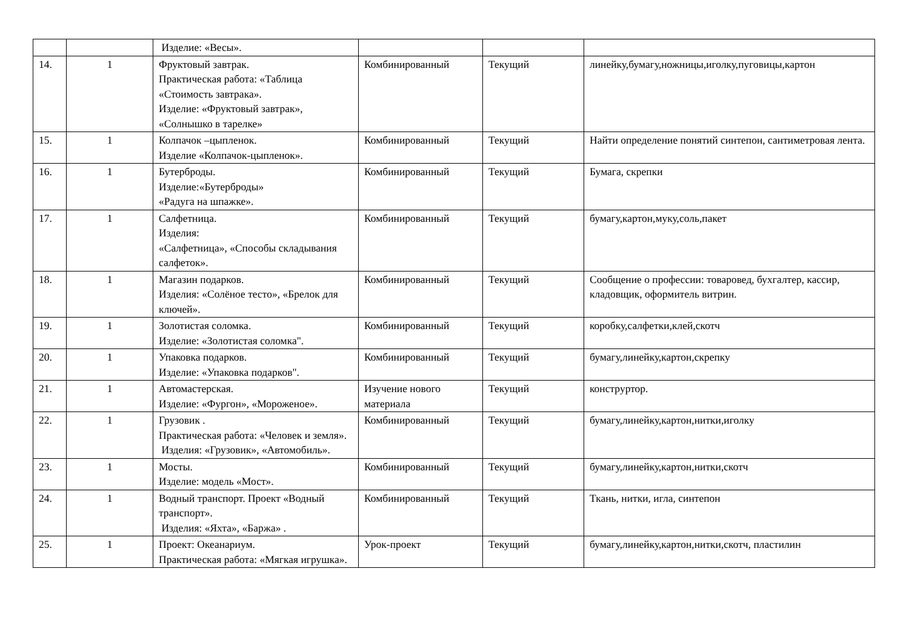| | | Изделие: «Весы». | | | |
| 14. | 1 | Фруктовый завтрак. Практическая работа: «Таблица «Стоимость завтрака». Изделие: «Фруктовый завтрак», «Солнышко в тарелке» | Комбинированный | Текущий | линейку,бумагу,ножницы,иголку,пуговицы,картон |
| 15. | 1 | Колпачок –цыпленок. Изделие «Колпачок-цыпленок». | Комбинированный | Текущий | Найти определение понятий синтепон, сантиметровая лента. |
| 16. | 1 | Бутерброды. Изделие:«Бутерброды» «Радуга на шпажке». | Комбинированный | Текущий | Бумага, скрепки |
| 17. | 1 | Салфетница. Изделия: «Салфетница», «Способы складывания салфеток». | Комбинированный | Текущий | бумагу,картон,муку,соль,пакет |
| 18. | 1 | Магазин подарков. Изделия: «Солёное тесто», «Брелок для ключей». | Комбинированный | Текущий | Сообщение о профессии: товаровед, бухгалтер, кассир, кладовщик, оформитель витрин. |
| 19. | 1 | Золотистая соломка. Изделие: «Золотистая соломка". | Комбинированный | Текущий | коробку,салфетки,клей,скотч |
| 20. | 1 | Упаковка подарков. Изделие: «Упаковка подарков". | Комбинированный | Текущий | бумагу,линейку,картон,скрепку |
| 21. | 1 | Автомастерская. Изделие: «Фургон», «Мороженое». | Изучение нового материала | Текущий | конструртор. |
| 22. | 1 | Грузовик . Практическая работа: «Человек и земля». Изделия: «Грузовик», «Автомобиль». | Комбинированный | Текущий | бумагу,линейку,картон,нитки,иголку |
| 23. | 1 | Мосты. Изделие: модель «Мост». | Комбинированный | Текущий | бумагу,линейку,картон,нитки,скотч |
| 24. | 1 | Водный транспорт. Проект «Водный транспорт». Изделия: «Яхта», «Баржа» . | Комбинированный | Текущий | Ткань, нитки, игла, синтепон |
| 25. | 1 | Проект: Океанариум. Практическая работа: «Мягкая игрушка». | Урок-проект | Текущий | бумагу,линейку,картон,нитки,скотч, пластилин |